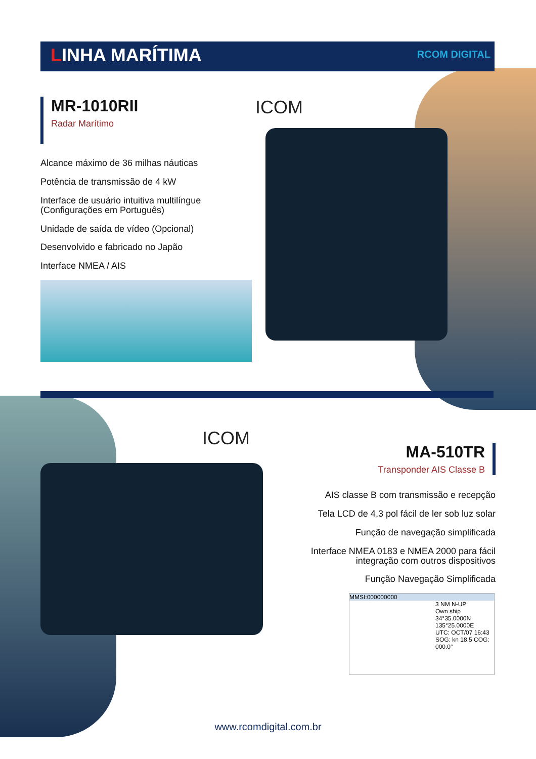LINHA MARÍTIMA
RCOM DIGITAL
MR-1010RII
Radar Marítimo
ICOM
Alcance máximo de 36 milhas náuticas
Potência de transmissão de 4 kW
Interface de usuário intuitiva multilíngue (Configurações em Português)
Unidade de saída de vídeo (Opcional)
Desenvolvido e fabricado no Japão
Interface NMEA / AIS
ICOM
MA-510TR
Transponder AIS Classe B
AIS classe B com transmissão e recepção
Tela LCD de 4,3 pol fácil de ler sob luz solar
Função de navegação simplificada
Interface NMEA 0183 e NMEA 2000 para fácil integração com outros dispositivos
Função Navegação Simplificada
MMSI:000000000
3 NM N-UP
Own ship
34°35.0000N
135°25.0000E
UTC: OCT/07 16:43
SOG: kn 18.5 COG: 000.0°
www.rcomdigital.com.br